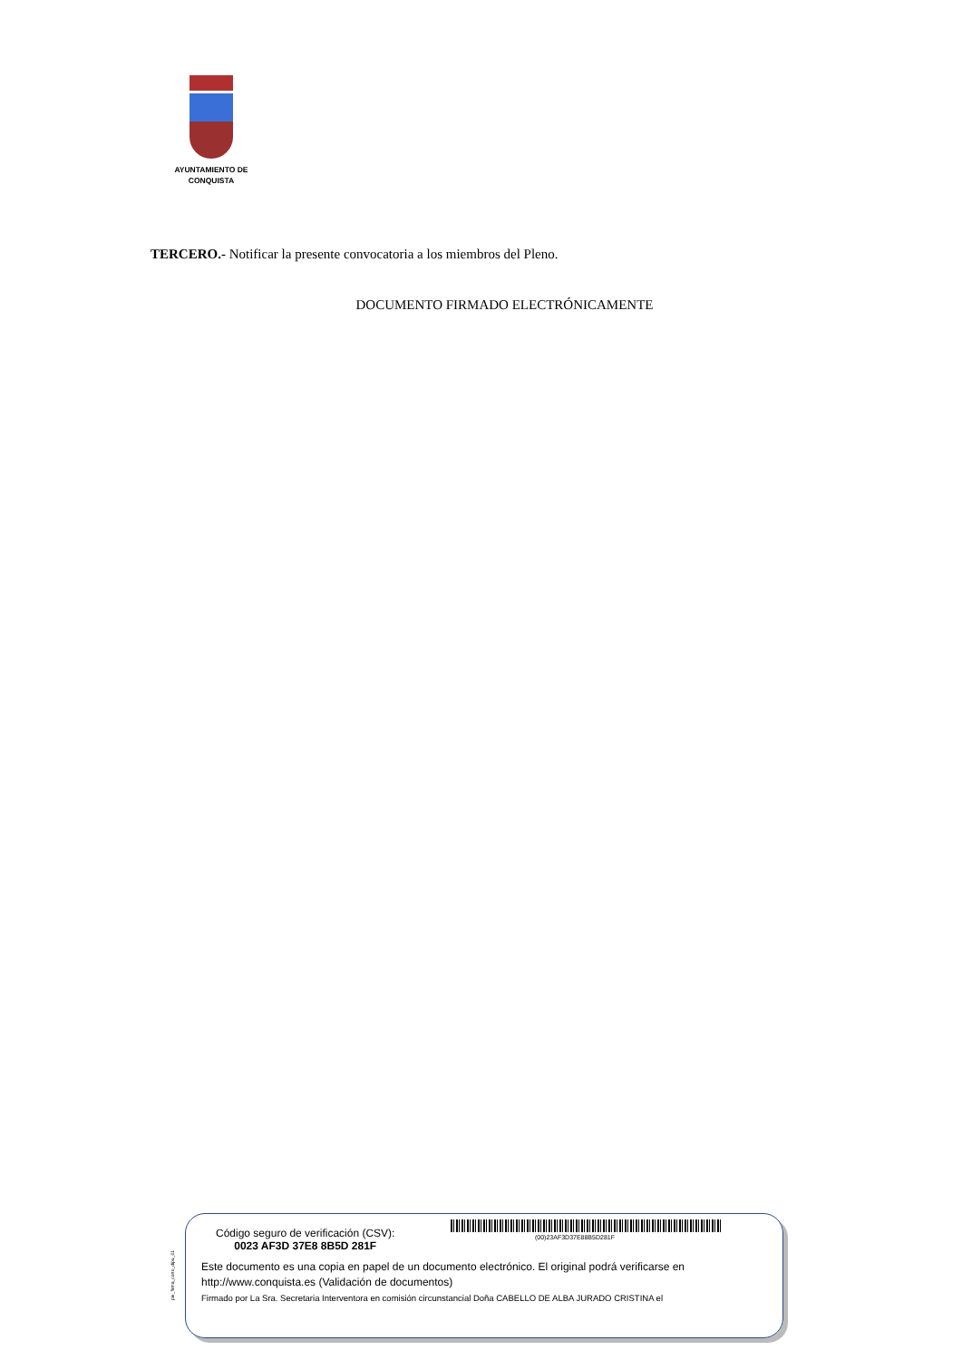AYUNTAMIENTO DE
CONQUISTA
TERCERO.- Notificar la presente convocatoria a los miembros del Pleno.
DOCUMENTO FIRMADO ELECTRÓNICAMENTE
pie_firma_corto_dipu_01
Código seguro de verificación (CSV):
0023 AF3D 37E8 8B5D 281F
(00)23AF3D37E88B5D281F
Este documento es una copia en papel de un documento electrónico. El original podrá verificarse en
http://www.conquista.es (Validación de documentos)
Firmado por La Sra. Secretaria Interventora en comisión circunstancial Doña CABELLO DE ALBA JURADO CRISTINA el